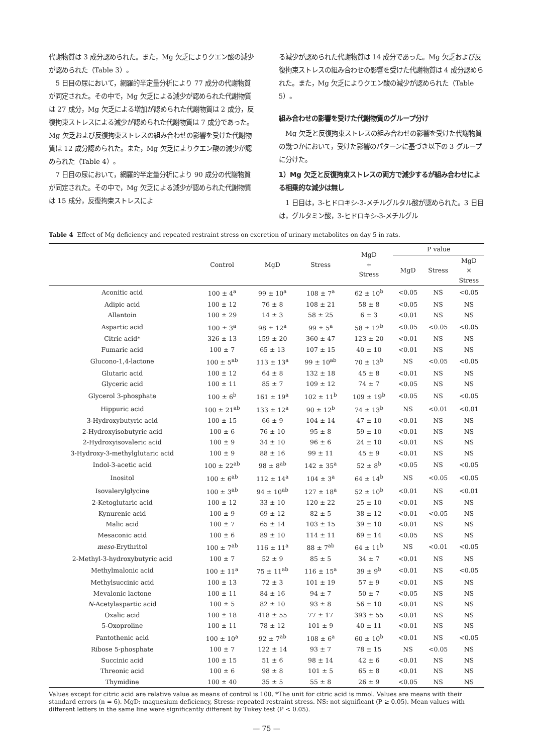代謝物質は 3 成分認められた。また，Mg 欠乏によりクエン酸の減少が認められた（Table 3）。
5 日目の尿において，網羅的半定量分析により 77 成分の代謝物質が同定された。その中で，Mg 欠乏による減少が認められた代謝物質は 27 成分，Mg 欠乏による増加が認められた代謝物質は 2 成分，反復拘束ストレスによる減少が認められた代謝物質は 7 成分であった。Mg 欠乏および反復拘束ストレスの組み合わせの影響を受けた代謝物質は 12 成分認められた。また，Mg 欠乏によりクエン酸の減少が認められた（Table 4）。
7 日目の尿において，網羅的半定量分析により 90 成分の代謝物質が同定された。その中で，Mg 欠乏による減少が認められた代謝物質は 15 成分，反復拘束ストレスによ
る減少が認められた代謝物質は 14 成分であった。Mg 欠乏および反復拘束ストレスの組み合わせの影響を受けた代謝物質は 4 成分認められた。また，Mg 欠乏によりクエン酸の減少が認められた（Table 5）。
組み合わせの影響を受けた代謝物質のグループ分け
Mg 欠乏と反復拘束ストレスの組み合わせの影響を受けた代謝物質の幾つかにおいて，受けた影響のパターンに基づき以下の 3 グループに分けた。
1）Mg 欠乏と反復拘束ストレスの両方で減少するが組み合わせによる相乗的な減少は無し
1 日目は，3-ヒドロキシ-3-メチルグルタル酸が認められた。3 日目は，グルタミン酸，3-ヒドロキシ-3-メチルグル
Table 4 Effect of Mg deficiency and repeated restraint stress on excretion of urinary metabolites on day 5 in rats.
| | Control | MgD | Stress | MgD + Stress | P value | | |
| --- | --- | --- | --- | --- | --- | --- | --- |
| | | | | | MgD | Stress | MgD × Stress |
| Aconitic acid | 100 ± 4<sup>a</sup> | 99 ± 10<sup>a</sup> | 108 ± 7<sup>a</sup> | 62 ± 10<sup>b</sup> | <0.05 | NS | <0.05 |
| Adipic acid | 100 ± 12 | 76 ± 8 | 108 ± 21 | 58 ± 8 | <0.05 | NS | NS |
| Allantoin | 100 ± 29 | 14 ± 3 | 58 ± 25 | 6 ± 3 | <0.01 | NS | NS |
| Aspartic acid | 100 ± 3<sup>a</sup> | 98 ± 12<sup>a</sup> | 99 ± 5<sup>a</sup> | 58 ± 12<sup>b</sup> | <0.05 | <0.05 | <0.05 |
| Citric acid* | 326 ± 13 | 159 ± 20 | 360 ± 47 | 123 ± 20 | <0.01 | NS | NS |
| Fumaric acid | 100 ± 7 | 65 ± 13 | 107 ± 15 | 40 ± 10 | <0.01 | NS | NS |
| Glucono-1,4-lactone | 100 ± 5<sup>ab</sup> | 113 ± 13<sup>a</sup> | 99 ± 10<sup>ab</sup> | 70 ± 13<sup>b</sup> | NS | <0.05 | <0.05 |
| Glutaric acid | 100 ± 12 | 64 ± 8 | 132 ± 18 | 45 ± 8 | <0.01 | NS | NS |
| Glyceric acid | 100 ± 11 | 85 ± 7 | 109 ± 12 | 74 ± 7 | <0.05 | NS | NS |
| Glycerol 3-phosphate | 100 ± 6<sup>b</sup> | 161 ± 19<sup>a</sup> | 102 ± 11<sup>b</sup> | 109 ± 19<sup>b</sup> | <0.05 | NS | <0.05 |
| Hippuric acid | 100 ± 21<sup>ab</sup> | 133 ± 12<sup>a</sup> | 90 ± 12<sup>b</sup> | 74 ± 13<sup>b</sup> | NS | <0.01 | <0.01 |
| 3-Hydroxybutyric acid | 100 ± 15 | 66 ± 9 | 104 ± 14 | 47 ± 10 | <0.01 | NS | NS |
| 2-Hydroxyisobutyric acid | 100 ± 6 | 76 ± 10 | 95 ± 8 | 59 ± 10 | <0.01 | NS | NS |
| 2-Hydroxyisovaleric acid | 100 ± 9 | 34 ± 10 | 96 ± 6 | 24 ± 10 | <0.01 | NS | NS |
| 3-Hydroxy-3-methylglutaric acid | 100 ± 9 | 88 ± 16 | 99 ± 11 | 45 ± 9 | <0.01 | NS | NS |
| Indol-3-acetic acid | 100 ± 22<sup>ab</sup> | 98 ± 8<sup>ab</sup> | 142 ± 35<sup>a</sup> | 52 ± 8<sup>b</sup> | <0.05 | NS | <0.05 |
| Inositol | 100 ± 6<sup>ab</sup> | 112 ± 14<sup>a</sup> | 104 ± 3<sup>a</sup> | 64 ± 14<sup>b</sup> | NS | <0.05 | <0.05 |
| Isovalerylglycine | 100 ± 3<sup>ab</sup> | 94 ± 10<sup>ab</sup> | 127 ± 18<sup>a</sup> | 52 ± 10<sup>b</sup> | <0.01 | NS | <0.01 |
| 2-Ketoglutaric acid | 100 ± 12 | 33 ± 10 | 120 ± 22 | 25 ± 10 | <0.01 | NS | NS |
| Kynurenic acid | 100 ± 9 | 69 ± 12 | 82 ± 5 | 38 ± 12 | <0.01 | <0.05 | NS |
| Malic acid | 100 ± 7 | 65 ± 14 | 103 ± 15 | 39 ± 10 | <0.01 | NS | NS |
| Mesaconic acid | 100 ± 6 | 89 ± 10 | 114 ± 11 | 69 ± 14 | <0.05 | NS | NS |
| meso -Erythritol | 100 ± 7<sup>ab</sup> | 116 ± 11<sup>a</sup> | 88 ± 7<sup>ab</sup> | 64 ± 11<sup>b</sup> | NS | <0.01 | <0.05 |
| 2-Methyl-3-hydroxybutyric acid | 100 ± 7 | 52 ± 9 | 85 ± 5 | 34 ± 7 | <0.01 | NS | NS |
| Methylmalonic acid | 100 ± 11<sup>a</sup> | 75 ± 11<sup>ab</sup> | 116 ± 15<sup>a</sup> | 39 ± 9<sup>b</sup> | <0.01 | NS | <0.05 |
| Methylsuccinic acid | 100 ± 13 | 72 ± 3 | 101 ± 19 | 57 ± 9 | <0.01 | NS | NS |
| Mevalonic lactone | 100 ± 11 | 84 ± 16 | 94 ± 7 | 50 ± 7 | <0.05 | NS | NS |
| N -Acetylaspartic acid | 100 ± 5 | 82 ± 10 | 93 ± 8 | 56 ± 10 | <0.01 | NS | NS |
| Oxalic acid | 100 ± 18 | 418 ± 55 | 77 ± 17 | 393 ± 55 | <0.01 | NS | NS |
| 5-Oxoproline | 100 ± 11 | 78 ± 12 | 101 ± 9 | 40 ± 11 | <0.01 | NS | NS |
| Pantothenic acid | 100 ± 10<sup>a</sup> | 92 ± 7<sup>ab</sup> | 108 ± 6<sup>a</sup> | 60 ± 10<sup>b</sup> | <0.01 | NS | <0.05 |
| Ribose 5-phosphate | 100 ± 7 | 122 ± 14 | 93 ± 7 | 78 ± 15 | NS | <0.05 | NS |
| Succinic acid | 100 ± 15 | 51 ± 6 | 98 ± 14 | 42 ± 6 | <0.01 | NS | NS |
| Threonic acid | 100 ± 6 | 98 ± 8 | 101 ± 5 | 65 ± 8 | <0.01 | NS | NS |
| Thymidine | 100 ± 40 | 35 ± 5 | 55 ± 8 | 26 ± 9 | <0.05 | NS | NS |
Values except for citric acid are relative value as means of control is 100. *The unit for citric acid is mmol. Values are means with their standard errors (n = 6). MgD: magnesium deficiency, Stress: repeated restraint stress. NS: not significant (P ≥ 0.05). Mean values with different letters in the same line were significantly different by Tukey test (P < 0.05).
— 75 —